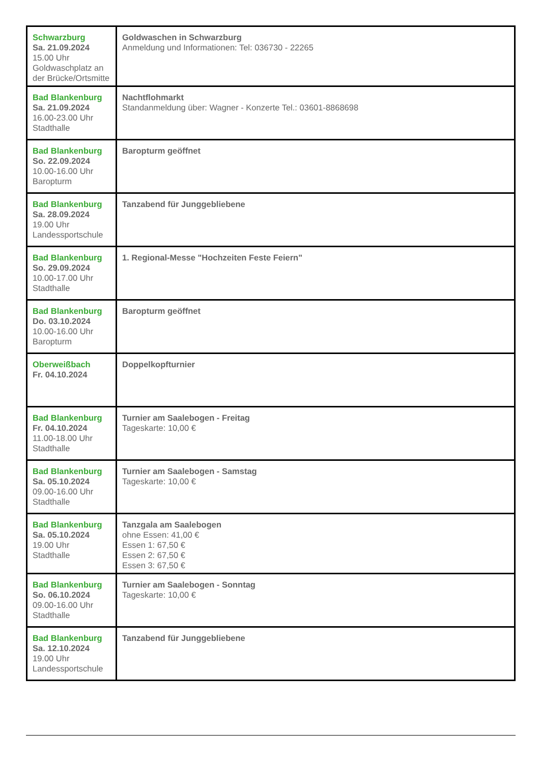| Schwarzburg Sa. 21.09.2024 15.00 Uhr Goldwaschplatz an der Brücke/Ortsmitte | Goldwaschen in Schwarzburg Anmeldung und Informationen: Tel: 036730 - 22265 |
| Bad Blankenburg Sa. 21.09.2024 16.00-23.00 Uhr Stadthalle | Nachtflohmarkt Standanmeldung über: Wagner - Konzerte Tel.: 03601-8868698 |
| Bad Blankenburg So. 22.09.2024 10.00-16.00 Uhr Baropturm | Baropturm geöffnet |
| Bad Blankenburg Sa. 28.09.2024 19.00 Uhr Landessportschule | Tanzabend für Junggebliebene |
| Bad Blankenburg So. 29.09.2024 10.00-17.00 Uhr Stadthalle | 1. Regional-Messe "Hochzeiten Feste Feiern" |
| Bad Blankenburg Do. 03.10.2024 10.00-16.00 Uhr Baropturm | Baropturm geöffnet |
| Oberweißbach Fr. 04.10.2024 | Doppelkopfturnier |
| Bad Blankenburg Fr. 04.10.2024 11.00-18.00 Uhr Stadthalle | Turnier am Saalebogen - Freitag Tageskarte: 10,00 € |
| Bad Blankenburg Sa. 05.10.2024 09.00-16.00 Uhr Stadthalle | Turnier am Saalebogen - Samstag Tageskarte: 10,00 € |
| Bad Blankenburg Sa. 05.10.2024 19.00 Uhr Stadthalle | Tanzgala am Saalebogen ohne Essen: 41,00 € Essen 1: 67,50 € Essen 2: 67,50 € Essen 3: 67,50 € |
| Bad Blankenburg So. 06.10.2024 09.00-16.00 Uhr Stadthalle | Turnier am Saalebogen - Sonntag Tageskarte: 10,00 € |
| Bad Blankenburg Sa. 12.10.2024 19.00 Uhr Landessportschule | Tanzabend für Junggebliebene |